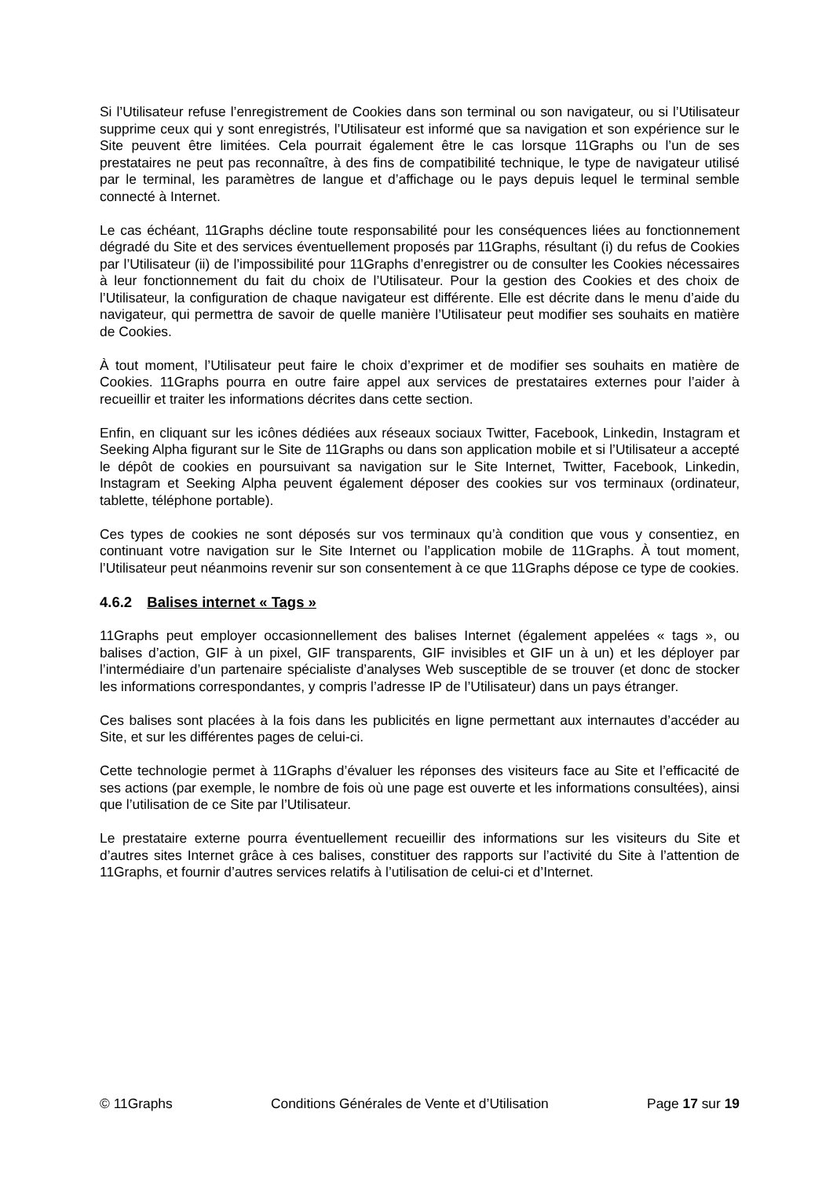Si l’Utilisateur refuse l’enregistrement de Cookies dans son terminal ou son navigateur, ou si l’Utilisateur supprime ceux qui y sont enregistrés, l’Utilisateur est informé que sa navigation et son expérience sur le Site peuvent être limitées. Cela pourrait également être le cas lorsque 11Graphs ou l’un de ses prestataires ne peut pas reconnaître, à des fins de compatibilité technique, le type de navigateur utilisé par le terminal, les paramètres de langue et d’affichage ou le pays depuis lequel le terminal semble connecté à Internet.
Le cas échéant, 11Graphs décline toute responsabilité pour les conséquences liées au fonctionnement dégradé du Site et des services éventuellement proposés par 11Graphs, résultant (i) du refus de Cookies par l’Utilisateur (ii) de l’impossibilité pour 11Graphs d’enregistrer ou de consulter les Cookies nécessaires à leur fonctionnement du fait du choix de l’Utilisateur. Pour la gestion des Cookies et des choix de l’Utilisateur, la configuration de chaque navigateur est différente. Elle est décrite dans le menu d’aide du navigateur, qui permettra de savoir de quelle manière l’Utilisateur peut modifier ses souhaits en matière de Cookies.
À tout moment, l’Utilisateur peut faire le choix d’exprimer et de modifier ses souhaits en matière de Cookies. 11Graphs pourra en outre faire appel aux services de prestataires externes pour l’aider à recueillir et traiter les informations décrites dans cette section.
Enfin, en cliquant sur les icônes dédiées aux réseaux sociaux Twitter, Facebook, Linkedin, Instagram et Seeking Alpha figurant sur le Site de 11Graphs ou dans son application mobile et si l’Utilisateur a accepté le dépôt de cookies en poursuivant sa navigation sur le Site Internet, Twitter, Facebook, Linkedin, Instagram et Seeking Alpha peuvent également déposer des cookies sur vos terminaux (ordinateur, tablette, téléphone portable).
Ces types de cookies ne sont déposés sur vos terminaux qu’à condition que vous y consentiez, en continuant votre navigation sur le Site Internet ou l’application mobile de 11Graphs. À tout moment, l’Utilisateur peut néanmoins revenir sur son consentement à ce que 11Graphs dépose ce type de cookies.
4.6.2 Balises internet « Tags »
11Graphs peut employer occasionnellement des balises Internet (également appelées « tags », ou balises d’action, GIF à un pixel, GIF transparents, GIF invisibles et GIF un à un) et les déployer par l’intermédiaire d’un partenaire spécialiste d’analyses Web susceptible de se trouver (et donc de stocker les informations correspondantes, y compris l’adresse IP de l’Utilisateur) dans un pays étranger.
Ces balises sont placées à la fois dans les publicités en ligne permettant aux internautes d’accéder au Site, et sur les différentes pages de celui-ci.
Cette technologie permet à 11Graphs d’évaluer les réponses des visiteurs face au Site et l’efficacité de ses actions (par exemple, le nombre de fois où une page est ouverte et les informations consultées), ainsi que l’utilisation de ce Site par l’Utilisateur.
Le prestataire externe pourra éventuellement recueillir des informations sur les visiteurs du Site et d’autres sites Internet grâce à ces balises, constituer des rapports sur l’activité du Site à l’attention de 11Graphs, et fournir d’autres services relatifs à l’utilisation de celui-ci et d’Internet.
© 11Graphs Conditions Générales de Vente et d’Utilisation Page 17 sur 19